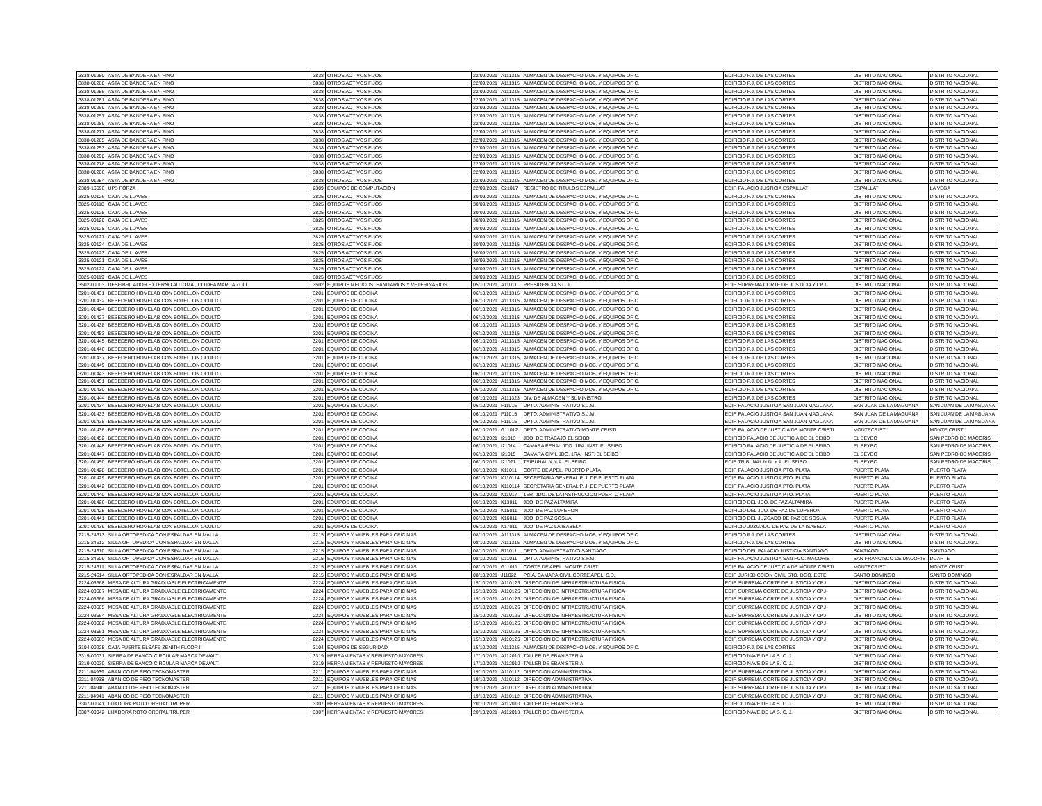| 3838-01280 | ASTA DE BANDERA EN PINO | 3838 | OTROS ACTIVOS FIJOS | 22/09/2021 | A111315 | ALMACEN DE DESPACHO MOB. Y EQUIPOS OFIC. | EDIFICIO P.J. DE LAS CORTES | DISTRITO NACIONAL | DISTRITO NACIONAL |
| 3838-01268 | ASTA DE BANDERA EN PINO | 3838 | OTROS ACTIVOS FIJOS | 22/09/2021 | A111315 | ALMACEN DE DESPACHO MOB. Y EQUIPOS OFIC. | EDIFICIO P.J. DE LAS CORTES | DISTRITO NACIONAL | DISTRITO NACIONAL |
| 3838-01256 | ASTA DE BANDERA EN PINO | 3838 | OTROS ACTIVOS FIJOS | 22/09/2021 | A111315 | ALMACEN DE DESPACHO MOB. Y EQUIPOS OFIC. | EDIFICIO P.J. DE LAS CORTES | DISTRITO NACIONAL | DISTRITO NACIONAL |
| 3838-01281 | ASTA DE BANDERA EN PINO | 3838 | OTROS ACTIVOS FIJOS | 22/09/2021 | A111315 | ALMACEN DE DESPACHO MOB. Y EQUIPOS OFIC. | EDIFICIO P.J. DE LAS CORTES | DISTRITO NACIONAL | DISTRITO NACIONAL |
| 3838-01269 | ASTA DE BANDERA EN PINO | 3838 | OTROS ACTIVOS FIJOS | 22/09/2021 | A111315 | ALMACEN DE DESPACHO MOB. Y EQUIPOS OFIC. | EDIFICIO P.J. DE LAS CORTES | DISTRITO NACIONAL | DISTRITO NACIONAL |
| 3838-01257 | ASTA DE BANDERA EN PINO | 3838 | OTROS ACTIVOS FIJOS | 22/09/2021 | A111315 | ALMACEN DE DESPACHO MOB. Y EQUIPOS OFIC. | EDIFICIO P.J. DE LAS CORTES | DISTRITO NACIONAL | DISTRITO NACIONAL |
| 3838-01289 | ASTA DE BANDERA EN PINO | 3838 | OTROS ACTIVOS FIJOS | 22/09/2021 | A111315 | ALMACEN DE DESPACHO MOB. Y EQUIPOS OFIC. | EDIFICIO P.J. DE LAS CORTES | DISTRITO NACIONAL | DISTRITO NACIONAL |
| 3838-01277 | ASTA DE BANDERA EN PINO | 3838 | OTROS ACTIVOS FIJOS | 22/09/2021 | A111315 | ALMACEN DE DESPACHO MOB. Y EQUIPOS OFIC. | EDIFICIO P.J. DE LAS CORTES | DISTRITO NACIONAL | DISTRITO NACIONAL |
| 3838-01265 | ASTA DE BANDERA EN PINO | 3838 | OTROS ACTIVOS FIJOS | 22/09/2021 | A111315 | ALMACEN DE DESPACHO MOB. Y EQUIPOS OFIC. | EDIFICIO P.J. DE LAS CORTES | DISTRITO NACIONAL | DISTRITO NACIONAL |
| 3838-01253 | ASTA DE BANDERA EN PINO | 3838 | OTROS ACTIVOS FIJOS | 22/09/2021 | A111315 | ALMACEN DE DESPACHO MOB. Y EQUIPOS OFIC. | EDIFICIO P.J. DE LAS CORTES | DISTRITO NACIONAL | DISTRITO NACIONAL |
| 3838-01290 | ASTA DE BANDERA EN PINO | 3838 | OTROS ACTIVOS FIJOS | 22/09/2021 | A111315 | ALMACEN DE DESPACHO MOB. Y EQUIPOS OFIC. | EDIFICIO P.J. DE LAS CORTES | DISTRITO NACIONAL | DISTRITO NACIONAL |
| 3838-01278 | ASTA DE BANDERA EN PINO | 3838 | OTROS ACTIVOS FIJOS | 22/09/2021 | A111315 | ALMACEN DE DESPACHO MOB. Y EQUIPOS OFIC. | EDIFICIO P.J. DE LAS CORTES | DISTRITO NACIONAL | DISTRITO NACIONAL |
| 3838-01266 | ASTA DE BANDERA EN PINO | 3838 | OTROS ACTIVOS FIJOS | 22/09/2021 | A111315 | ALMACEN DE DESPACHO MOB. Y EQUIPOS OFIC. | EDIFICIO P.J. DE LAS CORTES | DISTRITO NACIONAL | DISTRITO NACIONAL |
| 3838-01254 | ASTA DE BANDERA EN PINO | 3838 | OTROS ACTIVOS FIJOS | 22/09/2021 | A111315 | ALMACEN DE DESPACHO MOB. Y EQUIPOS OFIC. | EDIFICIO P.J. DE LAS CORTES | DISTRITO NACIONAL | DISTRITO NACIONAL |
| 2309-16696 | UPS FORZA | 2309 | EQUIPOS DE COMPUTACION | 22/09/2021 | C21017 | REGISTRO DE TITULOS ESPAILLAT | EDIF. PALACIO JUSTICIA ESPAILLAT | ESPAILLAT | LA VEGA |
| 3825-00126 | CAJA DE LLAVES | 3825 | OTROS ACTIVOS FIJOS | 30/09/2021 | A111315 | ALMACEN DE DESPACHO MOB. Y EQUIPOS OFIC. | EDIFICIO P.J. DE LAS CORTES | DISTRITO NACIONAL | DISTRITO NACIONAL |
| 3825-00118 | CAJA DE LLAVES | 3825 | OTROS ACTIVOS FIJOS | 30/09/2021 | A111315 | ALMACEN DE DESPACHO MOB. Y EQUIPOS OFIC. | EDIFICIO P.J. DE LAS CORTES | DISTRITO NACIONAL | DISTRITO NACIONAL |
| 3825-00125 | CAJA DE LLAVES | 3825 | OTROS ACTIVOS FIJOS | 30/09/2021 | A111315 | ALMACEN DE DESPACHO MOB. Y EQUIPOS OFIC. | EDIFICIO P.J. DE LAS CORTES | DISTRITO NACIONAL | DISTRITO NACIONAL |
| 3825-00120 | CAJA DE LLAVES | 3825 | OTROS ACTIVOS FIJOS | 30/09/2021 | A111315 | ALMACEN DE DESPACHO MOB. Y EQUIPOS OFIC. | EDIFICIO P.J. DE LAS CORTES | DISTRITO NACIONAL | DISTRITO NACIONAL |
| 3825-00128 | CAJA DE LLAVES | 3825 | OTROS ACTIVOS FIJOS | 30/09/2021 | A111315 | ALMACEN DE DESPACHO MOB. Y EQUIPOS OFIC. | EDIFICIO P.J. DE LAS CORTES | DISTRITO NACIONAL | DISTRITO NACIONAL |
| 3825-00127 | CAJA DE LLAVES | 3825 | OTROS ACTIVOS FIJOS | 30/09/2021 | A111315 | ALMACEN DE DESPACHO MOB. Y EQUIPOS OFIC. | EDIFICIO P.J. DE LAS CORTES | DISTRITO NACIONAL | DISTRITO NACIONAL |
| 3825-00124 | CAJA DE LLAVES | 3825 | OTROS ACTIVOS FIJOS | 30/09/2021 | A111315 | ALMACEN DE DESPACHO MOB. Y EQUIPOS OFIC. | EDIFICIO P.J. DE LAS CORTES | DISTRITO NACIONAL | DISTRITO NACIONAL |
| 3825-00123 | CAJA DE LLAVES | 3825 | OTROS ACTIVOS FIJOS | 30/09/2021 | A111315 | ALMACEN DE DESPACHO MOB. Y EQUIPOS OFIC. | EDIFICIO P.J. DE LAS CORTES | DISTRITO NACIONAL | DISTRITO NACIONAL |
| 3825-00121 | CAJA DE LLAVES | 3825 | OTROS ACTIVOS FIJOS | 30/09/2021 | A111315 | ALMACEN DE DESPACHO MOB. Y EQUIPOS OFIC. | EDIFICIO P.J. DE LAS CORTES | DISTRITO NACIONAL | DISTRITO NACIONAL |
| 3825-00122 | CAJA DE LLAVES | 3825 | OTROS ACTIVOS FIJOS | 30/09/2021 | A111315 | ALMACEN DE DESPACHO MOB. Y EQUIPOS OFIC. | EDIFICIO P.J. DE LAS CORTES | DISTRITO NACIONAL | DISTRITO NACIONAL |
| 3825-00119 | CAJA DE LLAVES | 3825 | OTROS ACTIVOS FIJOS | 30/09/2021 | A111315 | ALMACEN DE DESPACHO MOB. Y EQUIPOS OFIC. | EDIFICIO P.J. DE LAS CORTES | DISTRITO NACIONAL | DISTRITO NACIONAL |
| 3502-00003 | DESFIBRILADOR EXTERNO AUTOMATICO DEA MARCA ZOLL | 3502 | EQUIPOS MEDICOS, SANITARIOS Y VETERINARIOS | 05/10/2021 | A11011 | PRESIDENCIA S.C.J. | EDIF. SUPREMA CORTE DE JUSTICIA Y CPJ | DISTRITO NACIONAL | DISTRITO NACIONAL |
| 3201-01431 | BEBEDERO HOMELAB CON BOTELLON OCULTO | 3201 | EQUIPOS DE COCINA | 06/10/2021 | A111315 | ALMACEN DE DESPACHO MOB. Y EQUIPOS OFIC. | EDIFICIO P.J. DE LAS CORTES | DISTRITO NACIONAL | DISTRITO NACIONAL |
| 3201-01432 | BEBEDERO HOMELAB CON BOTELLON OCULTO | 3201 | EQUIPOS DE COCINA | 06/10/2021 | A111315 | ALMACEN DE DESPACHO MOB. Y EQUIPOS OFIC. | EDIFICIO P.J. DE LAS CORTES | DISTRITO NACIONAL | DISTRITO NACIONAL |
| 3201-01424 | BEBEDERO HOMELAB CON BOTELLON OCULTO | 3201 | EQUIPOS DE COCINA | 06/10/2021 | A111315 | ALMACEN DE DESPACHO MOB. Y EQUIPOS OFIC. | EDIFICIO P.J. DE LAS CORTES | DISTRITO NACIONAL | DISTRITO NACIONAL |
| 3201-01427 | BEBEDERO HOMELAB CON BOTELLON OCULTO | 3201 | EQUIPOS DE COCINA | 06/10/2021 | A111315 | ALMACEN DE DESPACHO MOB. Y EQUIPOS OFIC. | EDIFICIO P.J. DE LAS CORTES | DISTRITO NACIONAL | DISTRITO NACIONAL |
| 3201-01438 | BEBEDERO HOMELAB CON BOTELLON OCULTO | 3201 | EQUIPOS DE COCINA | 06/10/2021 | A111315 | ALMACEN DE DESPACHO MOB. Y EQUIPOS OFIC. | EDIFICIO P.J. DE LAS CORTES | DISTRITO NACIONAL | DISTRITO NACIONAL |
| 3201-01453 | BEBEDERO HOMELAB CON BOTELLON OCULTO | 3201 | EQUIPOS DE COCINA | 06/10/2021 | A111315 | ALMACEN DE DESPACHO MOB. Y EQUIPOS OFIC. | EDIFICIO P.J. DE LAS CORTES | DISTRITO NACIONAL | DISTRITO NACIONAL |
| 3201-01445 | BEBEDERO HOMELAB CON BOTELLON OCULTO | 3201 | EQUIPOS DE COCINA | 06/10/2021 | A111315 | ALMACEN DE DESPACHO MOB. Y EQUIPOS OFIC. | EDIFICIO P.J. DE LAS CORTES | DISTRITO NACIONAL | DISTRITO NACIONAL |
| 3201-01446 | BEBEDERO HOMELAB CON BOTELLON OCULTO | 3201 | EQUIPOS DE COCINA | 06/10/2021 | A111315 | ALMACEN DE DESPACHO MOB. Y EQUIPOS OFIC. | EDIFICIO P.J. DE LAS CORTES | DISTRITO NACIONAL | DISTRITO NACIONAL |
| 3201-01437 | BEBEDERO HOMELAB CON BOTELLON OCULTO | 3201 | EQUIPOS DE COCINA | 06/10/2021 | A111315 | ALMACEN DE DESPACHO MOB. Y EQUIPOS OFIC. | EDIFICIO P.J. DE LAS CORTES | DISTRITO NACIONAL | DISTRITO NACIONAL |
| 3201-01449 | BEBEDERO HOMELAB CON BOTELLON OCULTO | 3201 | EQUIPOS DE COCINA | 06/10/2021 | A111315 | ALMACEN DE DESPACHO MOB. Y EQUIPOS OFIC. | EDIFICIO P.J. DE LAS CORTES | DISTRITO NACIONAL | DISTRITO NACIONAL |
| 3201-01443 | BEBEDERO HOMELAB CON BOTELLON OCULTO | 3201 | EQUIPOS DE COCINA | 06/10/2021 | A111315 | ALMACEN DE DESPACHO MOB. Y EQUIPOS OFIC. | EDIFICIO P.J. DE LAS CORTES | DISTRITO NACIONAL | DISTRITO NACIONAL |
| 3201-01451 | BEBEDERO HOMELAB CON BOTELLON OCULTO | 3201 | EQUIPOS DE COCINA | 06/10/2021 | A111315 | ALMACEN DE DESPACHO MOB. Y EQUIPOS OFIC. | EDIFICIO P.J. DE LAS CORTES | DISTRITO NACIONAL | DISTRITO NACIONAL |
| 3201-01430 | BEBEDERO HOMELAB CON BOTELLON OCULTO | 3201 | EQUIPOS DE COCINA | 06/10/2021 | A111315 | ALMACEN DE DESPACHO MOB. Y EQUIPOS OFIC. | EDIFICIO P.J. DE LAS CORTES | DISTRITO NACIONAL | DISTRITO NACIONAL |
| 3201-01444 | BEBEDERO HOMELAB CON BOTELLON OCULTO | 3201 | EQUIPOS DE COCINA | 06/10/2021 | A111323 | DIV. DE ALMACEN Y SUMINISTRO | EDIFICIO P.J. DE LAS CORTES | DISTRITO NACIONAL | DISTRITO NACIONAL |
| 3201-01434 | BEBEDERO HOMELAB CON BOTELLON OCULTO | 3201 | EQUIPOS DE COCINA | 06/10/2021 | F11015 | DPTO. ADMINISTRATIVO S.J.M. | EDIF. PALACIO JUSTICIA SAN JUAN MAGUANA | SAN JUAN DE LA MAGUANA | SAN JUAN DE LA MAGUANA |
| 3201-01433 | BEBEDERO HOMELAB CON BOTELLON OCULTO | 3201 | EQUIPOS DE COCINA | 06/10/2021 | F11015 | DPTO. ADMINISTRATIVO S.J.M. | EDIF. PALACIO JUSTICIA SAN JUAN MAGUANA | SAN JUAN DE LA MAGUANA | SAN JUAN DE LA MAGUANA |
| 3201-01435 | BEBEDERO HOMELAB CON BOTELLON OCULTO | 3201 | EQUIPOS DE COCINA | 06/10/2021 | F11015 | DPTO. ADMINISTRATIVO S.J.M. | EDIF. PALACIO JUSTICIA SAN JUAN MAGUANA | SAN JUAN DE LA MAGUANA | SAN JUAN DE LA MAGUANA |
| 3201-01436 | BEBEDERO HOMELAB CON BOTELLON OCULTO | 3201 | EQUIPOS DE COCINA | 06/10/2021 | G11012 | DPTO. ADMINISTRATIVO MONTE CRISTI | EDIF. PALACIO DE JUSTICIA DE MONTE CRISTI | MONTECRISTI | MONTE CRISTI |
| 3201-01452 | BEBEDERO HOMELAB CON BOTELLON OCULTO | 3201 | EQUIPOS DE COCINA | 06/10/2021 | I21013 | JDO. DE TRABAJO EL SEIBO | EDIFICIO PALACIO DE JUSTICIA DE EL SEIBO | EL SEYBO | SAN PEDRO DE MACORIS |
| 3201-01448 | BEBEDERO HOMELAB CON BOTELLON OCULTO | 3201 | EQUIPOS DE COCINA | 06/10/2021 | I21014 | CAMARA PENAL JDO. 1RA. INST. EL SEIBO | EDIFICIO PALACIO DE JUSTICIA DE EL SEIBO | EL SEYBO | SAN PEDRO DE MACORIS |
| 3201-01447 | BEBEDERO HOMELAB CON BOTELLON OCULTO | 3201 | EQUIPOS DE COCINA | 06/10/2021 | I21015 | CAMARA CIVIL JDO. 1RA. INST. EL SEIBO | EDIFICIO PALACIO DE JUSTICIA DE EL SEIBO | EL SEYBO | SAN PEDRO DE MACORIS |
| 3201-01450 | BEBEDERO HOMELAB CON BOTELLON OCULTO | 3201 | EQUIPOS DE COCINA | 06/10/2021 | I21021 | TRIBUNAL N.N.A. EL SEIBO | EDIF. TRIBUNAL N.N. Y A. EL SEIBO | EL SEYBO | SAN PEDRO DE MACORIS |
| 3201-01428 | BEBEDERO HOMELAB CON BOTELLON OCULTO | 3201 | EQUIPOS DE COCINA | 06/10/2021 | K11011 | CORTE DE APEL. PUERTO PLATA | EDIF. PALACIO JUSTICIA PTO. PLATA | PUERTO PLATA | PUERTO PLATA |
| 3201-01429 | BEBEDERO HOMELAB CON BOTELLON OCULTO | 3201 | EQUIPOS DE COCINA | 06/10/2021 | K110114 | SECRETARIA GENERAL P. J. DE PUERTO PLATA | EDIF. PALACIO JUSTICIA PTO. PLATA | PUERTO PLATA | PUERTO PLATA |
| 3201-01442 | BEBEDERO HOMELAB CON BOTELLON OCULTO | 3201 | EQUIPOS DE COCINA | 06/10/2021 | K110114 | SECRETARIA GENERAL P. J. DE PUERTO PLATA | EDIF. PALACIO JUSTICIA PTO. PLATA | PUERTO PLATA | PUERTO PLATA |
| 3201-01440 | BEBEDERO HOMELAB CON BOTELLON OCULTO | 3201 | EQUIPOS DE COCINA | 06/10/2021 | K11017 | 1ER. JDO. DE LA INSTRUCCION PUERTO PLATA | EDIF. PALACIO JUSTICIA PTO. PLATA | PUERTO PLATA | PUERTO PLATA |
| 3201-01426 | BEBEDERO HOMELAB CON BOTELLON OCULTO | 3201 | EQUIPOS DE COCINA | 06/10/2021 | K13011 | JDO. DE PAZ ALTAMIRA | EDIFICIO DEL JDO. DE PAZ ALTAMIRA | PUERTO PLATA | PUERTO PLATA |
| 3201-01425 | BEBEDERO HOMELAB CON BOTELLON OCULTO | 3201 | EQUIPOS DE COCINA | 06/10/2021 | K15011 | JDO. DE PAZ LUPERON | EDIFICIO DEL JDO. DE PAZ DE LUPERON | PUERTO PLATA | PUERTO PLATA |
| 3201-01441 | BEBEDERO HOMELAB CON BOTELLON OCULTO | 3201 | EQUIPOS DE COCINA | 06/10/2021 | K16011 | JDO. DE PAZ SOSUA | EDIFICIO DEL JUZGADO DE PAZ DE SOSUA | PUERTO PLATA | PUERTO PLATA |
| 3201-01439 | BEBEDERO HOMELAB CON BOTELLON OCULTO | 3201 | EQUIPOS DE COCINA | 06/10/2021 | K17011 | JDO. DE PAZ LA ISABELA | EDIFICIO JUZGADO DE PAZ DE LA ISABELA | PUERTO PLATA | PUERTO PLATA |
| 2215-24613 | SILLA ORTOPEDICA CON ESPALDAR EN MALLA | 2215 | EQUIPOS Y MUEBLES PARA OFICINAS | 08/10/2021 | A111315 | ALMACEN DE DESPACHO MOB. Y EQUIPOS OFIC. | EDIFICIO P.J. DE LAS CORTES | DISTRITO NACIONAL | DISTRITO NACIONAL |
| 2215-24612 | SILLA ORTOPEDICA CON ESPALDAR EN MALLA | 2215 | EQUIPOS Y MUEBLES PARA OFICINAS | 08/10/2021 | A111315 | ALMACEN DE DESPACHO MOB. Y EQUIPOS OFIC. | EDIFICIO P.J. DE LAS CORTES | DISTRITO NACIONAL | DISTRITO NACIONAL |
| 2215-24610 | SILLA ORTOPEDICA CON ESPALDAR EN MALLA | 2215 | EQUIPOS Y MUEBLES PARA OFICINAS | 08/10/2021 | B11011 | DPTO. ADMINISTRATIVO SANTIAGO | EDIFICIO DEL PALACIO JUSTICIA SANTIAGO | SANTIAGO | SANTIAGO |
| 2215-24609 | SILLA ORTOPEDICA CON ESPALDAR EN MALLA | 2215 | EQUIPOS Y MUEBLES PARA OFICINAS | 08/10/2021 | D11011 | DPTO. ADMINISTRATIVO S.F.M. | EDIF. PALACIO JUSTICIA SAN FCO. MACORIS | SAN FRANCISCO DE MACORIS | DUARTE |
| 2215-24611 | SILLA ORTOPEDICA CON ESPALDAR EN MALLA | 2215 | EQUIPOS Y MUEBLES PARA OFICINAS | 08/10/2021 | G11011 | CORTE DE APEL. MONTE CRISTI | EDIF. PALACIO DE JUSTICIA DE MONTE CRISTI | MONTECRISTI | MONTE CRISTI |
| 2215-24614 | SILLA ORTOPEDICA CON ESPALDAR EN MALLA | 2215 | EQUIPOS Y MUEBLES PARA OFICINAS | 08/10/2021 | J11022 | PCIA. CAMARA CIVIL CORTE APEL. S.D. | EDIF. JURISDICCION CIVIL STO. DGO. ESTE | SANTO DOMINGO | SANTO DOMINGO |
| 2224-03668 | MESA DE ALTURA GRADUABLE ELECTRICAMENTE | 2224 | EQUIPOS Y MUEBLES PARA OFICINAS | 15/10/2021 | A110126 | DIRECCION DE INFRAESTRUCTURA FISICA | EDIF. SUPREMA CORTE DE JUSTICIA Y CPJ | DISTRITO NACIONAL | DISTRITO NACIONAL |
| 2224-03667 | MESA DE ALTURA GRADUABLE ELECTRICAMENTE | 2224 | EQUIPOS Y MUEBLES PARA OFICINAS | 15/10/2021 | A110126 | DIRECCION DE INFRAESTRUCTURA FISICA | EDIF. SUPREMA CORTE DE JUSTICIA Y CPJ | DISTRITO NACIONAL | DISTRITO NACIONAL |
| 2224-03666 | MESA DE ALTURA GRADUABLE ELECTRICAMENTE | 2224 | EQUIPOS Y MUEBLES PARA OFICINAS | 15/10/2021 | A110126 | DIRECCION DE INFRAESTRUCTURA FISICA | EDIF. SUPREMA CORTE DE JUSTICIA Y CPJ | DISTRITO NACIONAL | DISTRITO NACIONAL |
| 2224-03665 | MESA DE ALTURA GRADUABLE ELECTRICAMENTE | 2224 | EQUIPOS Y MUEBLES PARA OFICINAS | 15/10/2021 | A110126 | DIRECCION DE INFRAESTRUCTURA FISICA | EDIF. SUPREMA CORTE DE JUSTICIA Y CPJ | DISTRITO NACIONAL | DISTRITO NACIONAL |
| 2224-03664 | MESA DE ALTURA GRADUABLE ELECTRICAMENTE | 2224 | EQUIPOS Y MUEBLES PARA OFICINAS | 15/10/2021 | A110126 | DIRECCION DE INFRAESTRUCTURA FISICA | EDIF. SUPREMA CORTE DE JUSTICIA Y CPJ | DISTRITO NACIONAL | DISTRITO NACIONAL |
| 2224-03662 | MESA DE ALTURA GRADUABLE ELECTRICAMENTE | 2224 | EQUIPOS Y MUEBLES PARA OFICINAS | 15/10/2021 | A110126 | DIRECCION DE INFRAESTRUCTURA FISICA | EDIF. SUPREMA CORTE DE JUSTICIA Y CPJ | DISTRITO NACIONAL | DISTRITO NACIONAL |
| 2224-03661 | MESA DE ALTURA GRADUABLE ELECTRICAMENTE | 2224 | EQUIPOS Y MUEBLES PARA OFICINAS | 15/10/2021 | A110126 | DIRECCION DE INFRAESTRUCTURA FISICA | EDIF. SUPREMA CORTE DE JUSTICIA Y CPJ | DISTRITO NACIONAL | DISTRITO NACIONAL |
| 2224-03663 | MESA DE ALTURA GRADUABLE ELECTRICAMENTE | 2224 | EQUIPOS Y MUEBLES PARA OFICINAS | 15/10/2021 | A110126 | DIRECCION DE INFRAESTRUCTURA FISICA | EDIF. SUPREMA CORTE DE JUSTICIA Y CPJ | DISTRITO NACIONAL | DISTRITO NACIONAL |
| 3104-00225 | CAJA FUERTE ELSAFE ZENITH FLOOR II | 3104 | EQUIPOS DE SEGURIDAD | 15/10/2021 | A111315 | ALMACEN DE DESPACHO MOB. Y EQUIPOS OFIC. | EDIFICIO P.J. DE LAS CORTES | DISTRITO NACIONAL | DISTRITO NACIONAL |
| 3319-00031 | SIERRA DE BANCO CIRCULAR MARCA DEWALT | 3319 | HERRAMIENTAS Y REPUESTO MAYORES | 17/10/2021 | A112010 | TALLER DE EBANISTERIA | EDIFICIO NAVE DE LA S. C. J. | DISTRITO NACIONAL | DISTRITO NACIONAL |
| 3319-00030 | SIERRA DE BANCO CIRCULAR MARCA DEWALT | 3319 | HERRAMIENTAS Y REPUESTO MAYORES | 17/10/2021 | A112010 | TALLER DE EBANISTERIA | EDIFICIO NAVE DE LA S. C. J. | DISTRITO NACIONAL | DISTRITO NACIONAL |
| 2211-04939 | ABANICO DE PISO TECNOMASTER | 2211 | EQUIPOS Y MUEBLES PARA OFICINAS | 19/10/2021 | A110112 | DIRECCION ADMINISTRATIVA | EDIF. SUPREMA CORTE DE JUSTICIA Y CPJ | DISTRITO NACIONAL | DISTRITO NACIONAL |
| 2211-04938 | ABANICO DE PISO TECNOMASTER | 2211 | EQUIPOS Y MUEBLES PARA OFICINAS | 19/10/2021 | A110112 | DIRECCION ADMINISTRATIVA | EDIF. SUPREMA CORTE DE JUSTICIA Y CPJ | DISTRITO NACIONAL | DISTRITO NACIONAL |
| 2211-04940 | ABANICO DE PISO TECNOMASTER | 2211 | EQUIPOS Y MUEBLES PARA OFICINAS | 19/10/2021 | A110112 | DIRECCION ADMINISTRATIVA | EDIF. SUPREMA CORTE DE JUSTICIA Y CPJ | DISTRITO NACIONAL | DISTRITO NACIONAL |
| 2211-04941 | ABANICO DE PISO TECNOMASTER | 2211 | EQUIPOS Y MUEBLES PARA OFICINAS | 19/10/2021 | A110112 | DIRECCION ADMINISTRATIVA | EDIF. SUPREMA CORTE DE JUSTICIA Y CPJ | DISTRITO NACIONAL | DISTRITO NACIONAL |
| 3307-00041 | LIJADORA ROTO ORBITAL TRUPER | 3307 | HERRAMIENTAS Y REPUESTO MAYORES | 20/10/2021 | A112010 | TALLER DE EBANISTERIA | EDIFICIO NAVE DE LA S. C. J. | DISTRITO NACIONAL | DISTRITO NACIONAL |
| 3307-00042 | LIJADORA ROTO ORBITAL TRUPER | 3307 | HERRAMIENTAS Y REPUESTO MAYORES | 20/10/2021 | A112010 | TALLER DE EBANISTERIA | EDIFICIO NAVE DE LA S. C. J. | DISTRITO NACIONAL | DISTRITO NACIONAL |